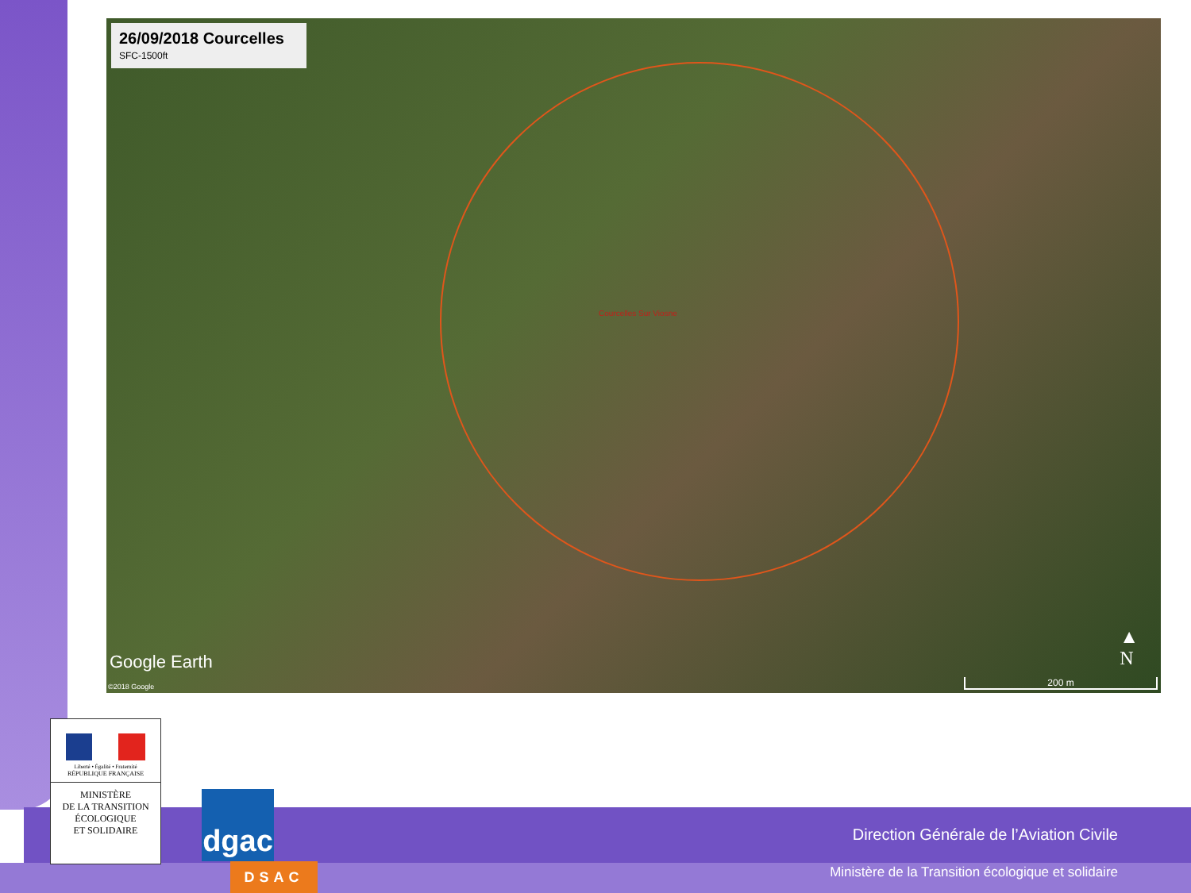26/09/2018 Courcelles
SFC-1500ft
Courcelles Sur Viosne
Google Earth
©2018 Google
▲
N
200 m
Direction Générale de l’Aviation Civile
Ministère de la Transition écologique et solidaire
Liberté • Égalité • Fraternité
RÉPUBLIQUE FRANÇAISE
MINISTÈRE
DE LA TRANSITION
ÉCOLOGIQUE
ET SOLIDAIRE
dgac
DSAC